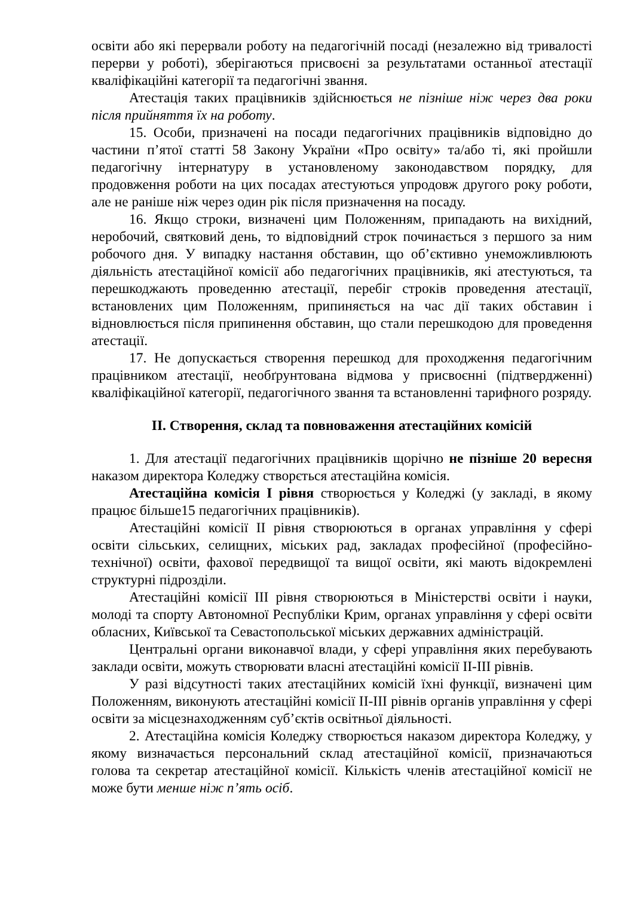освіти або які перервали роботу на педагогічній посаді (незалежно від тривалості перерви у роботі), зберігаються присвоєні за результатами останньої атестації кваліфікаційні категорії та педагогічні звання.
Атестація таких працівників здійснюється не пізніше ніж через два роки після прийняття їх на роботу.
15. Особи, призначені на посади педагогічних працівників відповідно до частини п’ятої статті 58 Закону України «Про освіту» та/або ті, які пройшли педагогічну інтернатуру в установленому законодавством порядку, для продовження роботи на цих посадах атестуються упродовж другого року роботи, але не раніше ніж через один рік після призначення на посаду.
16. Якщо строки, визначені цим Положенням, припадають на вихідний, неробочий, святковий день, то відповідний строк починається з першого за ним робочого дня. У випадку настання обставин, що об’єктивно унеможливлюють діяльність атестаційної комісії або педагогічних працівників, які атестуються, та перешкоджають проведенню атестації, перебіг строків проведення атестації, встановлених цим Положенням, припиняється на час дії таких обставин і відновлюється після припинення обставин, що стали перешкодою для проведення атестації.
17. Не допускається створення перешкод для проходження педагогічним працівником атестації, необґрунтована відмова у присвоєнні (підтвердженні) кваліфікаційної категорії, педагогічного звання та встановленні тарифного розряду.
ІІ. Створення, склад та повноваження атестаційних комісій
1. Для атестації педагогічних працівників щорічно не пізніше 20 вересня наказом директора Коледжу створється атестаційна комісія.
Атестаційна комісія І рівня створюється у Коледжі (у закладі, в якому працює більше15 педагогічних працівників).
Атестаційні комісії ІІ рівня створюються в органах управління у сфері освіти сільських, селищних, міських рад, закладах професійної (професійно-технічної) освіти, фахової передвищої та вищої освіти, які мають відокремлені структурні підрозділи.
Атестаційні комісії ІІІ рівня створюються в Міністерстві освіти і науки, молоді та спорту Автономної Республіки Крим, органах управління у сфері освіти обласних, Київської та Севастопольської міських державних адміністрацій.
Центральні органи виконавчої влади, у сфері управління яких перебувають заклади освіти, можуть створювати власні атестаційні комісії ІІ-ІІІ рівнів.
У разі відсутності таких атестаційних комісій їхні функції, визначені цим Положенням, виконують атестаційні комісії ІІ-ІІІ рівнів органів управління у сфері освіти за місцезнаходженням суб’єктів освітньої діяльності.
2. Атестаційна комісія Коледжу створюється наказом директора Коледжу, у якому визначається персональний склад атестаційної комісії, призначаються голова та секретар атестаційної комісії. Кількість членів атестаційної комісії не може бути менше ніж п’ять осіб.